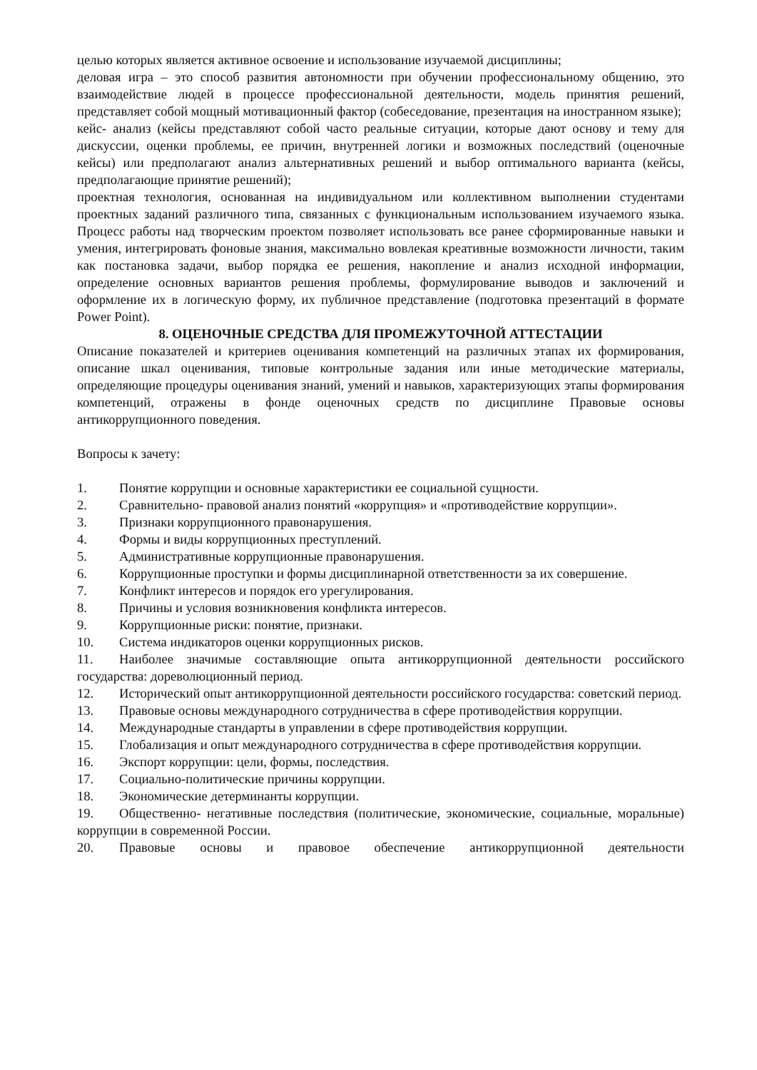целью которых является активное освоение и использование изучаемой дисциплины;
деловая игра – это способ развития автономности при обучении профессиональному общению, это взаимодействие людей в процессе профессиональной деятельности, модель принятия решений, представляет собой мощный мотивационный фактор (собеседование, презентация на иностранном языке);
кейс- анализ (кейсы представляют собой часто реальные ситуации, которые дают основу и тему для дискуссии, оценки проблемы, ее причин, внутренней логики и возможных последствий (оценочные кейсы) или предполагают анализ альтернативных решений и выбор оптимального варианта (кейсы, предполагающие принятие решений);
проектная технология, основанная на индивидуальном или коллективном выполнении студентами проектных заданий различного типа, связанных с функциональным использованием изучаемого языка. Процесс работы над творческим проектом позволяет использовать все ранее сформированные навыки и умения, интегрировать фоновые знания, максимально вовлекая креативные возможности личности, таким как постановка задачи, выбор порядка ее решения, накопление и анализ исходной информации, определение основных вариантов решения проблемы, формулирование выводов и заключений и оформление их в логическую форму, их публичное представление (подготовка презентаций в формате Power Point).
8. ОЦЕНОЧНЫЕ СРЕДСТВА ДЛЯ ПРОМЕЖУТОЧНОЙ АТТЕСТАЦИИ
Описание показателей и критериев оценивания компетенций на различных этапах их формирования, описание шкал оценивания, типовые контрольные задания или иные методические материалы, определяющие процедуры оценивания знаний, умений и навыков, характеризующих этапы формирования компетенций, отражены в фонде оценочных средств по дисциплине Правовые основы антикоррупционного поведения.
Вопросы к зачету:
1. Понятие коррупции и основные характеристики ее социальной сущности.
2. Сравнительно- правовой анализ понятий «коррупция» и «противодействие коррупции».
3. Признаки коррупционного правонарушения.
4. Формы и виды коррупционных преступлений.
5. Административные коррупционные правонарушения.
6. Коррупционные проступки и формы дисциплинарной ответственности за их совершение.
7. Конфликт интересов и порядок его урегулирования.
8. Причины и условия возникновения конфликта интересов.
9. Коррупционные риски: понятие, признаки.
10. Система индикаторов оценки коррупционных рисков.
11. Наиболее значимые составляющие опыта антикоррупционной деятельности российского государства: дореволюционный период.
12. Исторический опыт антикоррупционной деятельности российского государства: советский период.
13. Правовые основы международного сотрудничества в сфере противодействия коррупции.
14. Международные стандарты в управлении в сфере противодействия коррупции.
15. Глобализация и опыт международного сотрудничества в сфере противодействия коррупции.
16. Экспорт коррупции: цели, формы, последствия.
17. Социально-политические причины коррупции.
18. Экономические детерминанты коррупции.
19. Общественно- негативные последствия (политические, экономические, социальные, моральные) коррупции в современной России.
20. Правовые основы и правовое обеспечение антикоррупционной деятельности